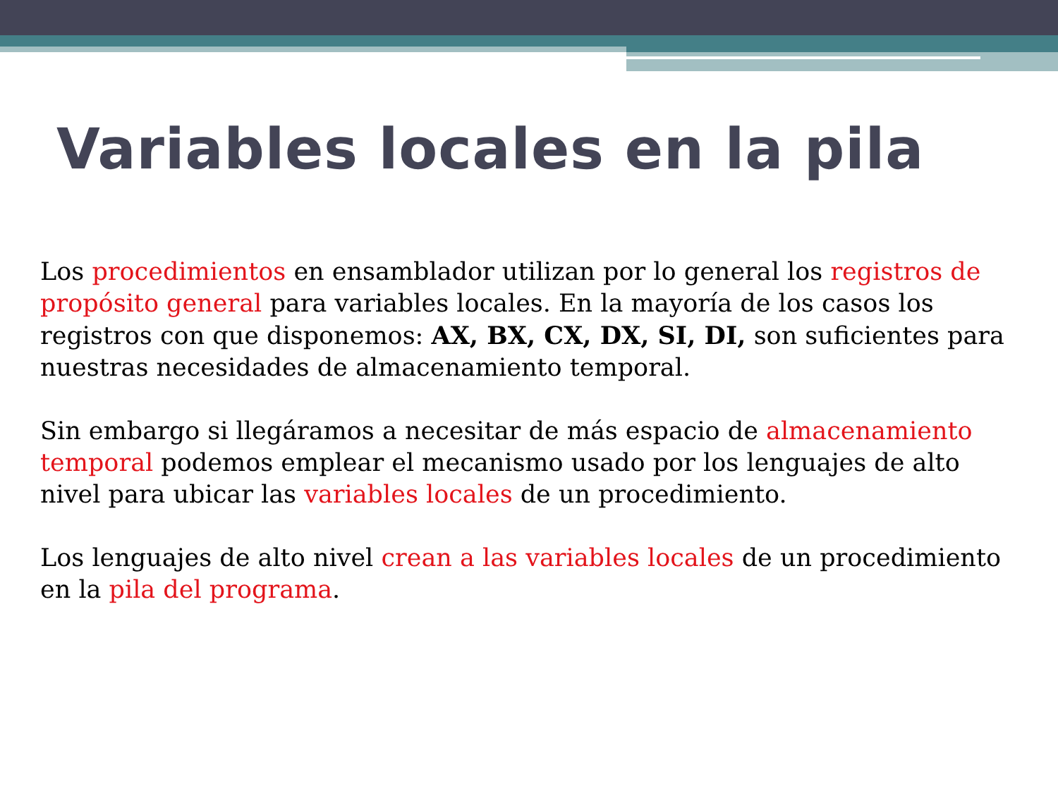Variables locales en la pila
Los procedimientos en ensamblador utilizan por lo general los registros de propósito general para variables locales. En la mayoría de los casos los registros con que disponemos: AX, BX, CX, DX, SI, DI, son suficientes para nuestras necesidades de almacenamiento temporal.
Sin embargo si llegáramos a necesitar de más espacio de almacenamiento temporal podemos emplear el mecanismo usado por los lenguajes de alto nivel para ubicar las variables locales de un procedimiento.
Los lenguajes de alto nivel crean a las variables locales de un procedimiento en la pila del programa.